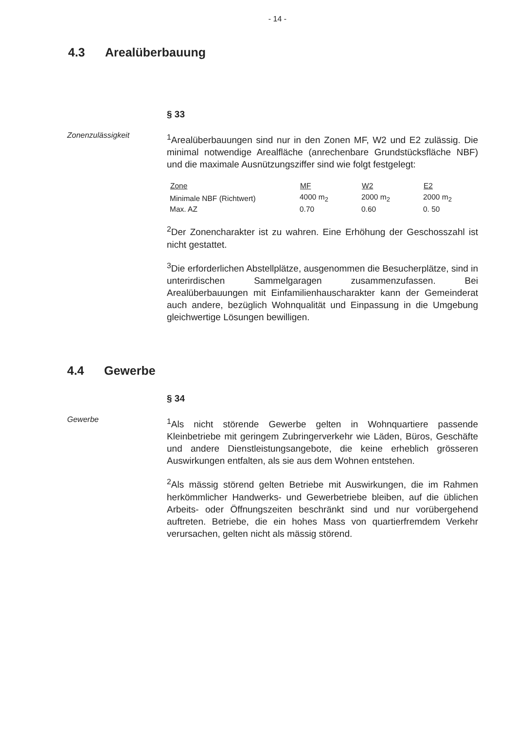- 14 -
4.3 Arealüberbauung
§ 33
Zonenzulässigkeit
<sup>1</sup> Arealüberbauungen sind nur in den Zonen MF, W2 und E2 zulässig. Die minimal notwendige Arealfläche (anrechenbare Grundstücksfläche NBF) und die maximale Ausnützungsziffer sind wie folgt festgelegt:
| Zone | MF | W2 | E2 |
| --- | --- | --- | --- |
| Minimale NBF (Richtwert) | 4000 m<sub>2</sub> | 2000 m<sub>2</sub> | 2000 m<sub>2</sub> |
| Max. AZ | 0.70 | 0.60 | 0. 50 |
<sup>2</sup> Der Zonencharakter ist zu wahren. Eine Erhöhung der Geschosszahl ist nicht gestattet.
<sup>3</sup> Die erforderlichen Abstellplätze, ausgenommen die Besucherplätze, sind in unterirdischen Sammelgaragen zusammenzufassen. Bei Arealüberbauungen mit Einfamilienhauscharakter kann der Gemeinderat auch andere, bezüglich Wohnqualität und Einpassung in die Umgebung gleichwertige Lösungen bewilligen.
4.4 Gewerbe
§ 34
Gewerbe
<sup>1</sup> Als nicht störende Gewerbe gelten in Wohnquartiere passende Kleinbetriebe mit geringem Zubringerverkehr wie Läden, Büros, Geschäfte und andere Dienstleistungsangebote, die keine erheblich grösseren Auswirkungen entfalten, als sie aus dem Wohnen entstehen.
<sup>2</sup> Als mässig störend gelten Betriebe mit Auswirkungen, die im Rahmen herkömmlicher Handwerks- und Gewerbetriebe bleiben, auf die üblichen Arbeits- oder Öffnungszeiten beschränkt sind und nur vorübergehend auftreten. Betriebe, die ein hohes Mass von quartierfremdem Verkehr verursachen, gelten nicht als mässig störend.